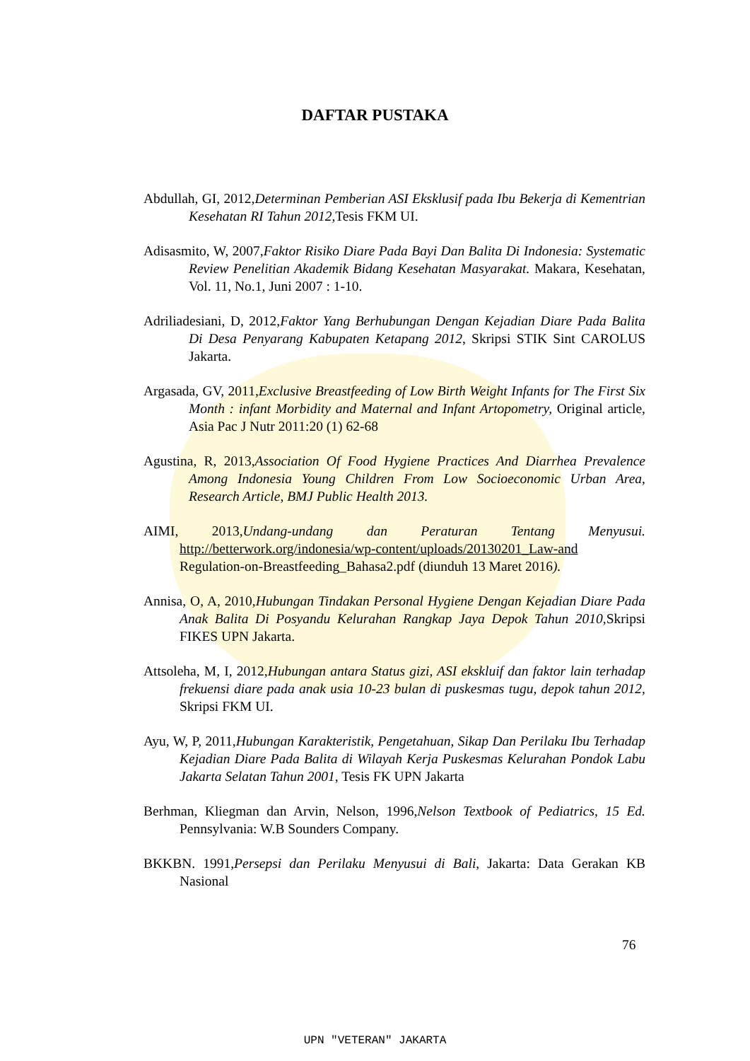DAFTAR PUSTAKA
Abdullah, GI, 2012,Determinan Pemberian ASI Eksklusif pada Ibu Bekerja di Kementrian Kesehatan RI Tahun 2012, Tesis FKM UI.
Adisasmito, W, 2007,Faktor Risiko Diare Pada Bayi Dan Balita Di Indonesia: Systematic Review Penelitian Akademik Bidang Kesehatan Masyarakat. Makara, Kesehatan, Vol. 11, No.1, Juni 2007 : 1-10.
Adriliadesiani, D, 2012,Faktor Yang Berhubungan Dengan Kejadian Diare Pada Balita Di Desa Penyarang Kabupaten Ketapang 2012, Skripsi STIK Sint CAROLUS Jakarta.
Argasada, GV, 2011,Exclusive Breastfeeding of Low Birth Weight Infants for The First Six Month : infant Morbidity and Maternal and Infant Artopometry, Original article, Asia Pac J Nutr 2011:20 (1) 62-68
Agustina, R, 2013,Association Of Food Hygiene Practices And Diarrhea Prevalence Among Indonesia Young Children From Low Socioeconomic Urban Area, Research Article, BMJ Public Health 2013.
AIMI, 2013,Undang-undang dan Peraturan Tentang Menyusui. http://betterwork.org/indonesia/wp-content/uploads/20130201_Law-and Regulation-on-Breastfeeding_Bahasa2.pdf (diunduh 13 Maret 2016).
Annisa, O, A, 2010,Hubungan Tindakan Personal Hygiene Dengan Kejadian Diare Pada Anak Balita Di Posyandu Kelurahan Rangkap Jaya Depok Tahun 2010, Skripsi FIKES UPN Jakarta.
Attsoleha, M, I, 2012,Hubungan antara Status gizi, ASI ekskluif dan faktor lain terhadap frekuensi diare pada anak usia 10-23 bulan di puskesmas tugu, depok tahun 2012, Skripsi FKM UI.
Ayu, W, P, 2011,Hubungan Karakteristik, Pengetahuan, Sikap Dan Perilaku Ibu Terhadap Kejadian Diare Pada Balita di Wilayah Kerja Puskesmas Kelurahan Pondok Labu Jakarta Selatan Tahun 2001, Tesis FK UPN Jakarta
Berhman, Kliegman dan Arvin, Nelson, 1996,Nelson Textbook of Pediatrics, 15 Ed. Pennsylvania: W.B Sounders Company.
BKKBN. 1991,Persepsi dan Perilaku Menyusui di Bali, Jakarta: Data Gerakan KB Nasional
76
UPN "VETERAN" JAKARTA